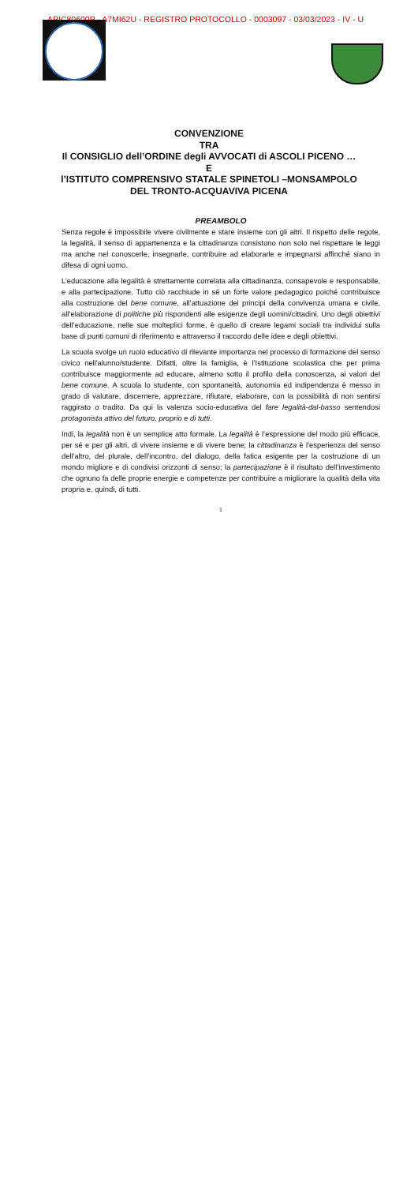APIC80600P - A7MI62U - REGISTRO PROTOCOLLO - 0003097 - 03/03/2023 - IV - U
CONVENZIONE
TRA
Il CONSIGLIO dell’ORDINE degli AVVOCATI di ASCOLI PICENO …
E
l’ISTITUTO COMPRENSIVO STATALE SPINETOLI –MONSAMPOLO
DEL TRONTO-ACQUAVIVA PICENA
PREAMBOLO
Senza regole è impossibile vivere civilmente e stare insieme con gli altri. Il rispetto delle regole, la legalità, il senso di appartenenza e la cittadinanza consistono non solo nel rispettare le leggi ma anche nel conoscerle, insegnarle, contribuire ad elaborarle e impegnarsi affinché siano in difesa di ogni uomo.
L’educazione alla legalità è strettamente correlata alla cittadinanza, consapevole e responsabile, e alla partecipazione. Tutto ciò racchiude in sé un forte valore pedagogico poiché contribuisce alla costruzione del bene comune, all’attuazione dei principi della convivenza umana e civile, all’elaborazione di politiche più rispondenti alle esigenze degli uomini/cittadini. Uno degli obiettivi dell’educazione, nelle sue molteplici forme, è quello di creare legami sociali tra individui sulla base di punti comuni di riferimento e attraverso il raccordo delle idee e degli obiettivi.
La scuola svolge un ruolo educativo di rilevante importanza nel processo di formazione del senso civico nell'alunno/studente. Difatti, oltre la famiglia, è l’Istituzione scolastica che per prima contribuisce maggiormente ad educare, almeno sotto il profilo della conoscenza, ai valori del bene comune. A scuola lo studente, con spontaneità, autonomia ed indipendenza è messo in grado di valutare, discernere, apprezzare, rifiutare, elaborare, con la possibilità di non sentirsi raggirato o tradito. Da qui la valenza socio-educativa del fare legalità-dal-basso sentendosi protagonista attivo del futuro, proprio e di tutti.
Indi, la legalità non è un semplice atto formale. La legalità è l’espressione del modo più efficace, per sé e per gli altri, di vivere insieme e di vivere bene; la cittadinanza è l’esperienza del senso dell'altro, del plurale, dell’incontro, del dialogo, della fatica esigente per la costruzione di un mondo migliore e di condivisi orizzonti di senso; la partecipazione è il risultato dell’investimento che ognuno fa delle proprie energie e competenze per contribuire a migliorare la qualità della vita propria e, quindi, di tutti.
1